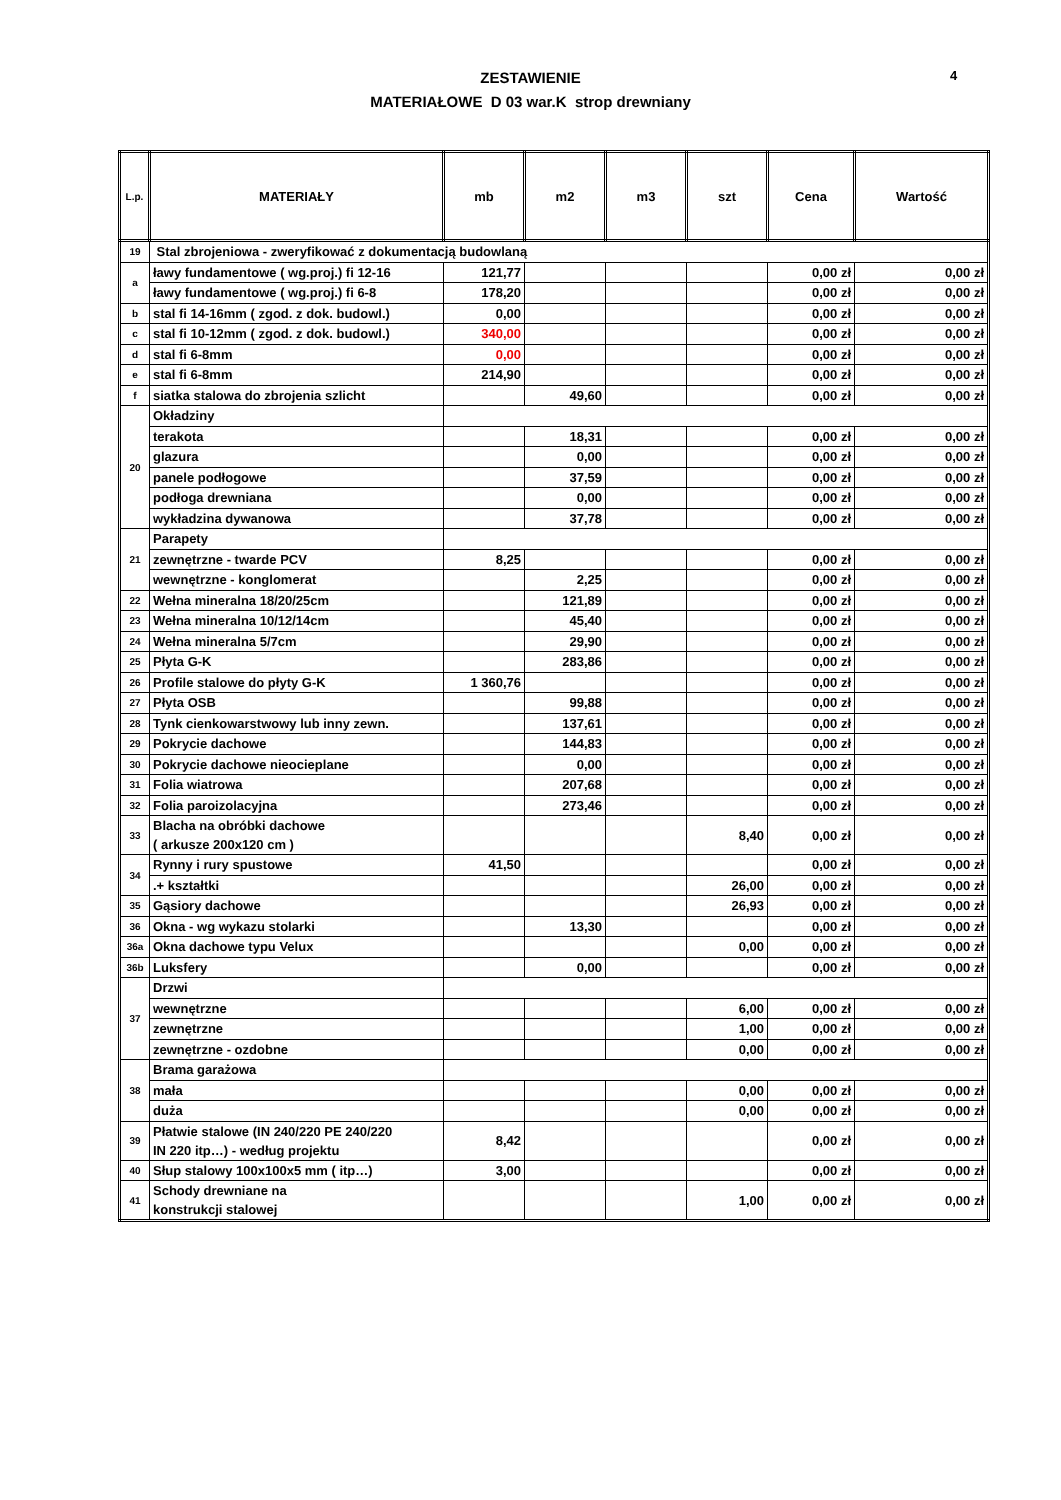ZESTAWIENIE
MATERIAŁOWE D 03 war.K strop drewniany
4
| L.p. | MATERIAŁY | mb | m2 | m3 | szt | Cena | Wartość |
| --- | --- | --- | --- | --- | --- | --- | --- |
| 19 | Stal zbrojeniowa - zweryfikować z dokumentacją budowlaną | | | | | | |
| a | ławy fundamentowe ( wg.proj.) fi 12-16 | 121,77 | | | | 0,00 zł | 0,00 zł |
| | ławy fundamentowe ( wg.proj.) fi 6-8 | 178,20 | | | | 0,00 zł | 0,00 zł |
| b | stal fi 14-16mm ( zgod. z dok. budowl.) | 0,00 | | | | 0,00 zł | 0,00 zł |
| c | stal fi 10-12mm ( zgod. z dok. budowl.) | 340,00 | | | | 0,00 zł | 0,00 zł |
| d | stal fi 6-8mm | 0,00 | | | | 0,00 zł | 0,00 zł |
| e | stal fi 6-8mm | 214,90 | | | | 0,00 zł | 0,00 zł |
| f | siatka stalowa do zbrojenia szlicht | | 49,60 | | | 0,00 zł | 0,00 zł |
| 20 | Okładziny | | | | | | |
| | terakota | | 18,31 | | | 0,00 zł | 0,00 zł |
| | glazura | | 0,00 | | | 0,00 zł | 0,00 zł |
| | panele podłogowe | | 37,59 | | | 0,00 zł | 0,00 zł |
| | podłoga drewniana | | 0,00 | | | 0,00 zł | 0,00 zł |
| | wykładzina dywanowa | | 37,78 | | | 0,00 zł | 0,00 zł |
| 21 | Parapety | | | | | | |
| | zewnętrzne - twarde PCV | 8,25 | | | | 0,00 zł | 0,00 zł |
| | wewnętrzne - konglomerat | | 2,25 | | | 0,00 zł | 0,00 zł |
| 22 | Wełna mineralna 18/20/25cm | | 121,89 | | | 0,00 zł | 0,00 zł |
| 23 | Wełna mineralna 10/12/14cm | | 45,40 | | | 0,00 zł | 0,00 zł |
| 24 | Wełna mineralna 5/7cm | | 29,90 | | | 0,00 zł | 0,00 zł |
| 25 | Płyta G-K | | 283,86 | | | 0,00 zł | 0,00 zł |
| 26 | Profile stalowe do płyty G-K | 1 360,76 | | | | 0,00 zł | 0,00 zł |
| 27 | Płyta OSB | | 99,88 | | | 0,00 zł | 0,00 zł |
| 28 | Tynk cienkowarstwowy lub inny zewn. | | 137,61 | | | 0,00 zł | 0,00 zł |
| 29 | Pokrycie dachowe | | 144,83 | | | 0,00 zł | 0,00 zł |
| 30 | Pokrycie dachowe nieocieplane | | 0,00 | | | 0,00 zł | 0,00 zł |
| 31 | Folia wiatrowa | | 207,68 | | | 0,00 zł | 0,00 zł |
| 32 | Folia paroizolacyjna | | 273,46 | | | 0,00 zł | 0,00 zł |
| 33 | Blacha na obróbki dachowe ( arkusze 200x120 cm ) | | | | 8,40 | 0,00 zł | 0,00 zł |
| 34 | Rynny i rury spustowe | 41,50 | | | | 0,00 zł | 0,00 zł |
| | .+ kształtki | | | | 26,00 | 0,00 zł | 0,00 zł |
| 35 | Gąsiory dachowe | | | | 26,93 | 0,00 zł | 0,00 zł |
| 36 | Okna - wg wykazu stolarki | | 13,30 | | | 0,00 zł | 0,00 zł |
| 36a | Okna dachowe typu Velux | | | | 0,00 | 0,00 zł | 0,00 zł |
| 36b | Luksfery | | 0,00 | | | 0,00 zł | 0,00 zł |
| 37 | Drzwi | | | | | | |
| | wewnętrzne | | | | 6,00 | 0,00 zł | 0,00 zł |
| | zewnętrzne | | | | 1,00 | 0,00 zł | 0,00 zł |
| | zewnętrzne - ozdobne | | | | 0,00 | 0,00 zł | 0,00 zł |
| 38 | Brama garażowa | | | | | | |
| | mała | | | | 0,00 | 0,00 zł | 0,00 zł |
| | duża | | | | 0,00 | 0,00 zł | 0,00 zł |
| 39 | Płatwie stalowe (IN 240/220 PE 240/220 IN 220 itp…) - według projektu | 8,42 | | | | 0,00 zł | 0,00 zł |
| 40 | Słup stalowy 100x100x5 mm ( itp…) | 3,00 | | | | 0,00 zł | 0,00 zł |
| 41 | Schody drewniane na konstrukcji stalowej | | | | 1,00 | 0,00 zł | 0,00 zł |